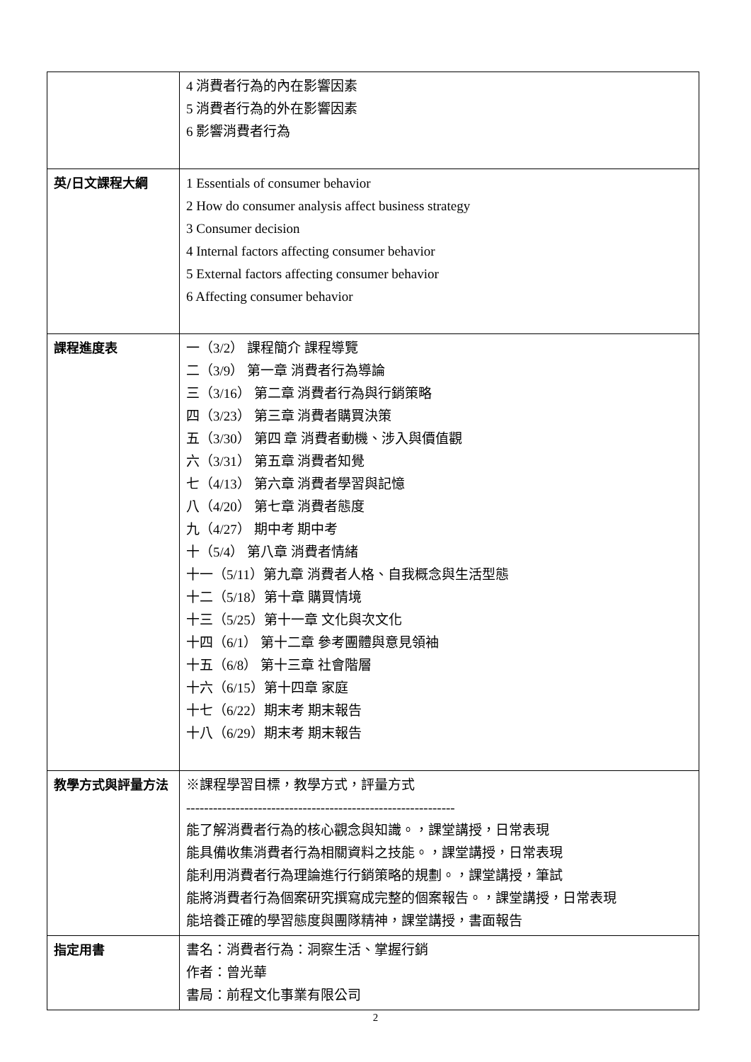| | 4 消費者行為的內在影響因素 5 消費者行為的外在影響因素 6 影響消費者行為 |
| 英/日文課程大綱 | 1 Essentials of consumer behavior 2 How do consumer analysis affect business strategy 3 Consumer decision 4 Internal factors affecting consumer behavior 5 External factors affecting consumer behavior 6 Affecting consumer behavior |
| 課程進度表 | 一（3/2） 課程簡介 課程導覽 二（3/9） 第一章 消費者行為導論 三（3/16） 第二章 消費者行為與行銷策略 四（3/23） 第三章 消費者購買決策 五（3/30） 第四 章 消費者動機、涉入與價值觀 六（3/31） 第五章 消費者知覺 七（4/13） 第六章 消費者學習與記憶 八（4/20） 第七章 消費者態度 九（4/27） 期中考 期中考 十（5/4） 第八章 消費者情緒 十一（5/11）第九章 消費者人格、自我概念與生活型態 十二（5/18）第十章 購買情境 十三（5/25）第十一章 文化與次文化 十四（6/1） 第十二章 參考團體與意見領袖 十五（6/8） 第十三章 社會階層 十六（6/15）第十四章 家庭 十七（6/22）期末考 期末報告 十八（6/29）期末考 期末報告 |
| 教學方式與評量方法 | ※課程學習目標，教學方式，評量方式 ------------------------------------------------------------ 能了解消費者行為的核心觀念與知識。，課堂講授，日常表現 能具備收集消費者行為相關資料之技能。，課堂講授，日常表現 能利用消費者行為理論進行行銷策略的規劃。，課堂講授，筆試 能將消費者行為個案研究撰寫成完整的個案報告。，課堂講授，日常表現 能培養正確的學習態度與團隊精神，課堂講授，書面報告 |
| 指定用書 | 書名：消費者行為：洞察生活、掌握行銷 作者：曾光華 書局：前程文化事業有限公司 |
2